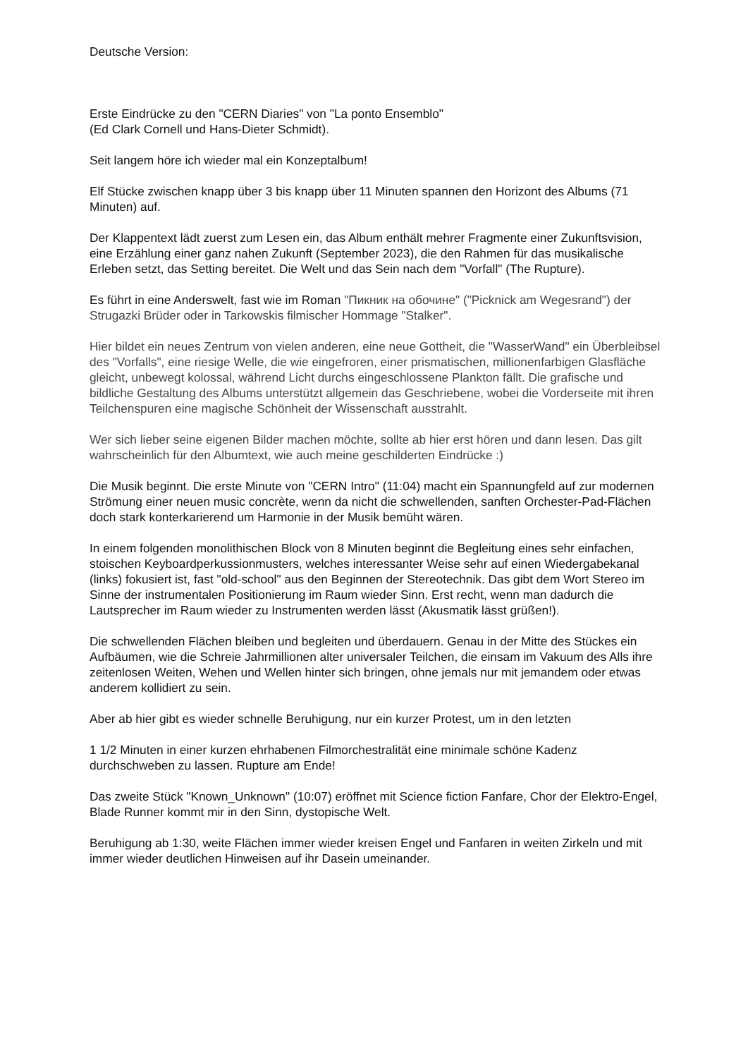Deutsche Version:
Erste Eindrücke zu den "CERN Diaries" von "La ponto Ensemblo"
(Ed Clark Cornell und Hans-Dieter Schmidt).
Seit langem höre ich wieder mal ein Konzeptalbum!
Elf Stücke zwischen knapp über 3 bis knapp über 11 Minuten spannen den Horizont des Albums (71 Minuten) auf.
Der Klappentext lädt zuerst zum Lesen ein, das Album enthält mehrer Fragmente einer Zukunftsvision, eine Erzählung einer ganz nahen Zukunft (September 2023), die den Rahmen für das musikalische Erleben setzt, das Setting bereitet. Die Welt und das Sein nach dem "Vorfall" (The Rupture).
Es führt in eine Anderswelt, fast wie im Roman "Пикник на обочине" ("Picknick am Wegesrand") der Strugazki Brüder oder in Tarkowskis filmischer Hommage "Stalker".
Hier bildet ein neues Zentrum von vielen anderen, eine neue Gottheit, die "WasserWand" ein Überbleibsel des "Vorfalls", eine riesige Welle, die wie eingefroren, einer prismatischen, millionenfarbigen Glasfläche gleicht, unbewegt kolossal, während Licht durchs eingeschlossene Plankton fällt. Die grafische und bildliche Gestaltung des Albums unterstützt allgemein das Geschriebene, wobei die Vorderseite mit ihren Teilchenspuren eine magische Schönheit der Wissenschaft ausstrahlt.
Wer sich lieber seine eigenen Bilder machen möchte, sollte ab hier erst hören und dann lesen. Das gilt wahrscheinlich für den Albumtext, wie auch meine geschilderten Eindrücke :)
Die Musik beginnt. Die erste Minute von "CERN Intro" (11:04) macht ein Spannungfeld auf zur modernen Strömung einer neuen music concrète, wenn da nicht die schwellenden, sanften Orchester-Pad-Flächen doch stark konterkarierend um Harmonie in der Musik bemüht wären.
In einem folgenden monolithischen Block von 8 Minuten beginnt die Begleitung eines sehr einfachen, stoischen Keyboardperkussionmusters, welches interessanter Weise sehr auf einen Wiedergabekanal (links) fokusiert ist, fast "old-school" aus den Beginnen der Stereotechnik. Das gibt dem Wort Stereo im Sinne der instrumentalen Positionierung im Raum wieder Sinn. Erst recht, wenn man dadurch die Lautsprecher im Raum wieder zu Instrumenten werden lässt (Akusmatik lässt grüßen!).
Die schwellenden Flächen bleiben und begleiten und überdauern. Genau in der Mitte des Stückes ein Aufbäumen, wie die Schreie Jahrmillionen alter universaler Teilchen, die einsam im Vakuum des Alls ihre zeitenlosen Weiten, Wehen und Wellen hinter sich bringen, ohne jemals nur mit jemandem oder etwas anderem kollidiert zu sein.
Aber ab hier gibt es wieder schnelle Beruhigung, nur ein kurzer Protest, um in den letzten
1 1/2 Minuten in einer kurzen ehrhabenen Filmorchestralität eine minimale schöne Kadenz durchschweben zu lassen. Rupture am Ende!
Das zweite Stück "Known_Unknown" (10:07) eröffnet mit Science fiction Fanfare, Chor der Elektro-Engel, Blade Runner kommt mir in den Sinn, dystopische Welt.
Beruhigung ab 1:30, weite Flächen immer wieder kreisen Engel und Fanfaren in weiten Zirkeln und mit immer wieder deutlichen Hinweisen auf ihr Dasein umeinander.